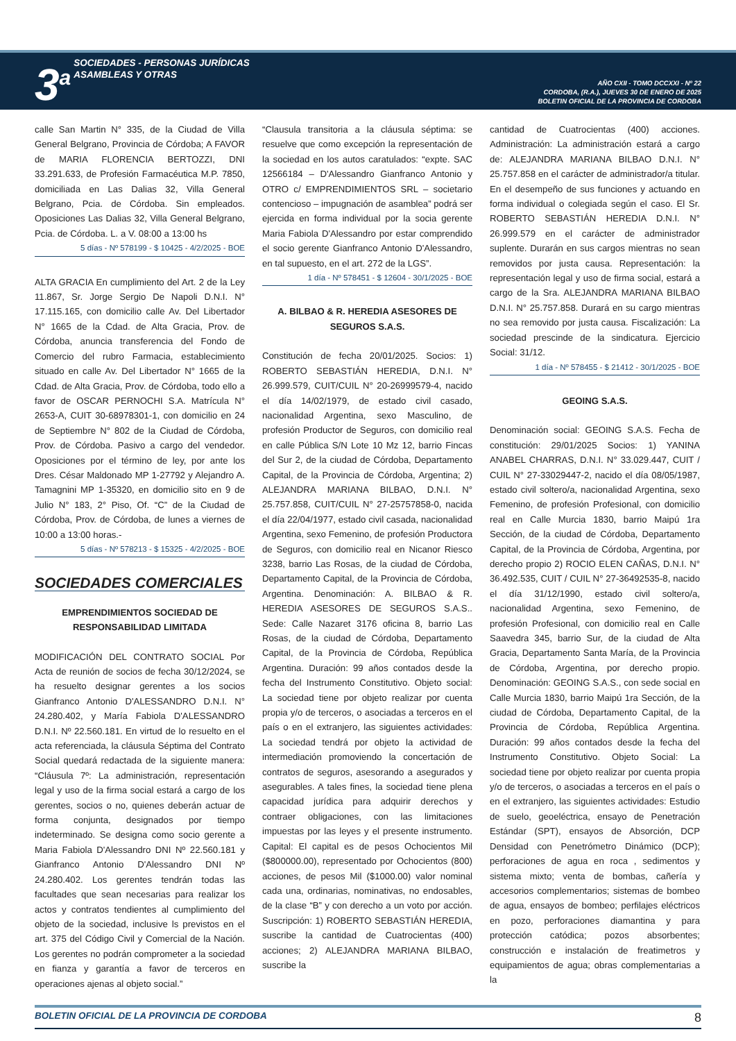3<sup>a</sup> SOCIEDADES - PERSONAS JURÍDICAS
ASAMBLEAS Y OTRAS
AÑO CXII - TOMO DCCXXI - Nº 22
CORDOBA, (R.A.), JUEVES 30 DE ENERO DE 2025
BOLETIN OFICIAL DE LA PROVINCIA DE CORDOBA
calle San Martin N° 335, de la Ciudad de Villa General Belgrano, Provincia de Córdoba; A FAVOR de MARIA FLORENCIA BERTOZZI, DNI 33.291.633, de Profesión Farmacéutica M.P. 7850, domiciliada en Las Dalias 32, Villa General Belgrano, Pcia. de Córdoba. Sin empleados. Oposiciones Las Dalias 32, Villa General Belgrano, Pcia. de Córdoba. L. a V. 08:00 a 13:00 hs
5 días - Nº 578199 - $ 10425 - 4/2/2025 - BOE
ALTA GRACIA En cumplimiento del Art. 2 de la Ley 11.867, Sr. Jorge Sergio De Napoli D.N.I. N° 17.115.165, con domicilio calle Av. Del Libertador N° 1665 de la Cdad. de Alta Gracia, Prov. de Córdoba, anuncia transferencia del Fondo de Comercio del rubro Farmacia, establecimiento situado en calle Av. Del Libertador N° 1665 de la Cdad. de Alta Gracia, Prov. de Córdoba, todo ello a favor de OSCAR PERNOCHI S.A. Matrícula N° 2653-A, CUIT 30-68978301-1, con domicilio en 24 de Septiembre N° 802 de la Ciudad de Córdoba, Prov. de Córdoba. Pasivo a cargo del vendedor. Oposiciones por el término de ley, por ante los Dres. César Maldonado MP 1-27792 y Alejandro A. Tamagnini MP 1-35320, en domicilio sito en 9 de Julio N° 183, 2° Piso, Of. “C” de la Ciudad de Córdoba, Prov. de Córdoba, de lunes a viernes de 10:00 a 13:00 horas.-
5 días - Nº 578213 - $ 15325 - 4/2/2025 - BOE
SOCIEDADES COMERCIALES
EMPRENDIMIENTOS SOCIEDAD DE RESPONSABILIDAD LIMITADA
MODIFICACIÓN DEL CONTRATO SOCIAL Por Acta de reunión de socios de fecha 30/12/2024, se ha resuelto designar gerentes a los socios Gianfranco Antonio D'ALESSANDRO D.N.I. N° 24.280.402, y María Fabiola D'ALESSANDRO D.N.I. Nº 22.560.181. En virtud de lo resuelto en el acta referenciada, la cláusula Séptima del Contrato Social quedará redactada de la siguiente manera: “Cláusula 7º: La administración, representación legal y uso de la firma social estará a cargo de los gerentes, socios o no, quienes deberán actuar de forma conjunta, designados por tiempo indeterminado. Se designa como socio gerente a Maria Fabiola D'Alessandro DNI Nº 22.560.181 y Gianfranco Antonio D'Alessandro DNI Nº 24.280.402. Los gerentes tendrán todas las facultades que sean necesarias para realizar los actos y contratos tendientes al cumplimiento del objeto de la sociedad, inclusive ls previstos en el art. 375 del Código Civil y Comercial de la Nación. Los gerentes no podrán comprometer a la sociedad en fianza y garantía a favor de terceros en operaciones ajenas al objeto social.”
“Clausula transitoria a la cláusula séptima: se resuelve que como excepción la representación de la sociedad en los autos caratulados: “expte. SAC 12566184 – D'Alessandro Gianfranco Antonio y OTRO c/ EMPRENDIMIENTOS SRL – societario contencioso – impugnación de asamblea” podrá ser ejercida en forma individual por la socia gerente Maria Fabiola D'Alessandro por estar comprendido el socio gerente Gianfranco Antonio D'Alessandro, en tal supuesto, en el art. 272 de la LGS”.
1 día - Nº 578451 - $ 12604 - 30/1/2025 - BOE
A. BILBAO & R. HEREDIA ASESORES DE SEGUROS S.A.S.
Constitución de fecha 20/01/2025. Socios: 1) ROBERTO SEBASTIÁN HEREDIA, D.N.I. N° 26.999.579, CUIT/CUIL N° 20-26999579-4, nacido el día 14/02/1979, de estado civil casado, nacionalidad Argentina, sexo Masculino, de profesión Productor de Seguros, con domicilio real en calle Pública S/N Lote 10 Mz 12, barrio Fincas del Sur 2, de la ciudad de Córdoba, Departamento Capital, de la Provincia de Córdoba, Argentina; 2) ALEJANDRA MARIANA BILBAO, D.N.I. N° 25.757.858, CUIT/CUIL N° 27-25757858-0, nacida el día 22/04/1977, estado civil casada, nacionalidad Argentina, sexo Femenino, de profesión Productora de Seguros, con domicilio real en Nicanor Riesco 3238, barrio Las Rosas, de la ciudad de Córdoba, Departamento Capital, de la Provincia de Córdoba, Argentina. Denominación: A. BILBAO & R. HEREDIA ASESORES DE SEGUROS S.A.S.. Sede: Calle Nazaret 3176 oficina 8, barrio Las Rosas, de la ciudad de Córdoba, Departamento Capital, de la Provincia de Córdoba, República Argentina. Duración: 99 años contados desde la fecha del Instrumento Constitutivo. Objeto social: La sociedad tiene por objeto realizar por cuenta propia y/o de terceros, o asociadas a terceros en el país o en el extranjero, las siguientes actividades: La sociedad tendrá por objeto la actividad de intermediación promoviendo la concertación de contratos de seguros, asesorando a asegurados y asegurables. A tales fines, la sociedad tiene plena capacidad jurídica para adquirir derechos y contraer obligaciones, con las limitaciones impuestas por las leyes y el presente instrumento. Capital: El capital es de pesos Ochocientos Mil ($800000.00), representado por Ochocientos (800) acciones, de pesos Mil ($1000.00) valor nominal cada una, ordinarias, nominativas, no endosables, de la clase “B” y con derecho a un voto por acción. Suscripción: 1) ROBERTO SEBASTIÁN HEREDIA, suscribe la cantidad de Cuatrocientas (400) acciones; 2) ALEJANDRA MARIANA BILBAO, suscribe la
cantidad de Cuatrocientas (400) acciones. Administración: La administración estará a cargo de: ALEJANDRA MARIANA BILBAO D.N.I. N° 25.757.858 en el carácter de administrador/a titular. En el desempeño de sus funciones y actuando en forma individual o colegiada según el caso. El Sr. ROBERTO SEBASTIÁN HEREDIA D.N.I. N° 26.999.579 en el carácter de administrador suplente. Durarán en sus cargos mientras no sean removidos por justa causa. Representación: la representación legal y uso de firma social, estará a cargo de la Sra. ALEJANDRA MARIANA BILBAO D.N.I. N° 25.757.858. Durará en su cargo mientras no sea removido por justa causa. Fiscalización: La sociedad prescinde de la sindicatura. Ejercicio Social: 31/12.
1 día - Nº 578455 - $ 21412 - 30/1/2025 - BOE
GEOING S.A.S.
Denominación social: GEOING S.A.S. Fecha de constitución: 29/01/2025 Socios: 1) YANINA ANABEL CHARRAS, D.N.I. N° 33.029.447, CUIT / CUIL N° 27-33029447-2, nacido el día 08/05/1987, estado civil soltero/a, nacionalidad Argentina, sexo Femenino, de profesión Profesional, con domicilio real en Calle Murcia 1830, barrio Maipú 1ra Sección, de la ciudad de Córdoba, Departamento Capital, de la Provincia de Córdoba, Argentina, por derecho propio 2) ROCIO ELEN CAÑAS, D.N.I. N° 36.492.535, CUIT / CUIL N° 27-36492535-8, nacido el día 31/12/1990, estado civil soltero/a, nacionalidad Argentina, sexo Femenino, de profesión Profesional, con domicilio real en Calle Saavedra 345, barrio Sur, de la ciudad de Alta Gracia, Departamento Santa María, de la Provincia de Córdoba, Argentina, por derecho propio. Denominación: GEOING S.A.S., con sede social en Calle Murcia 1830, barrio Maipú 1ra Sección, de la ciudad de Córdoba, Departamento Capital, de la Provincia de Córdoba, República Argentina. Duración: 99 años contados desde la fecha del Instrumento Constitutivo. Objeto Social: La sociedad tiene por objeto realizar por cuenta propia y/o de terceros, o asociadas a terceros en el país o en el extranjero, las siguientes actividades: Estudio de suelo, geoeléctrica, ensayo de Penetración Estándar (SPT), ensayos de Absorción, DCP Densidad con Penetrómetro Dinámico (DCP); perforaciones de agua en roca , sedimentos y sistema mixto; venta de bombas, cañería y accesorios complementarios; sistemas de bombeo de agua, ensayos de bombeo; perfilajes eléctricos en pozo, perforaciones diamantina y para protección catódica; pozos absorbentes; construcción e instalación de freatimetros y equipamientos de agua; obras complementarias a la
BOLETIN OFICIAL DE LA PROVINCIA DE CORDOBA 8